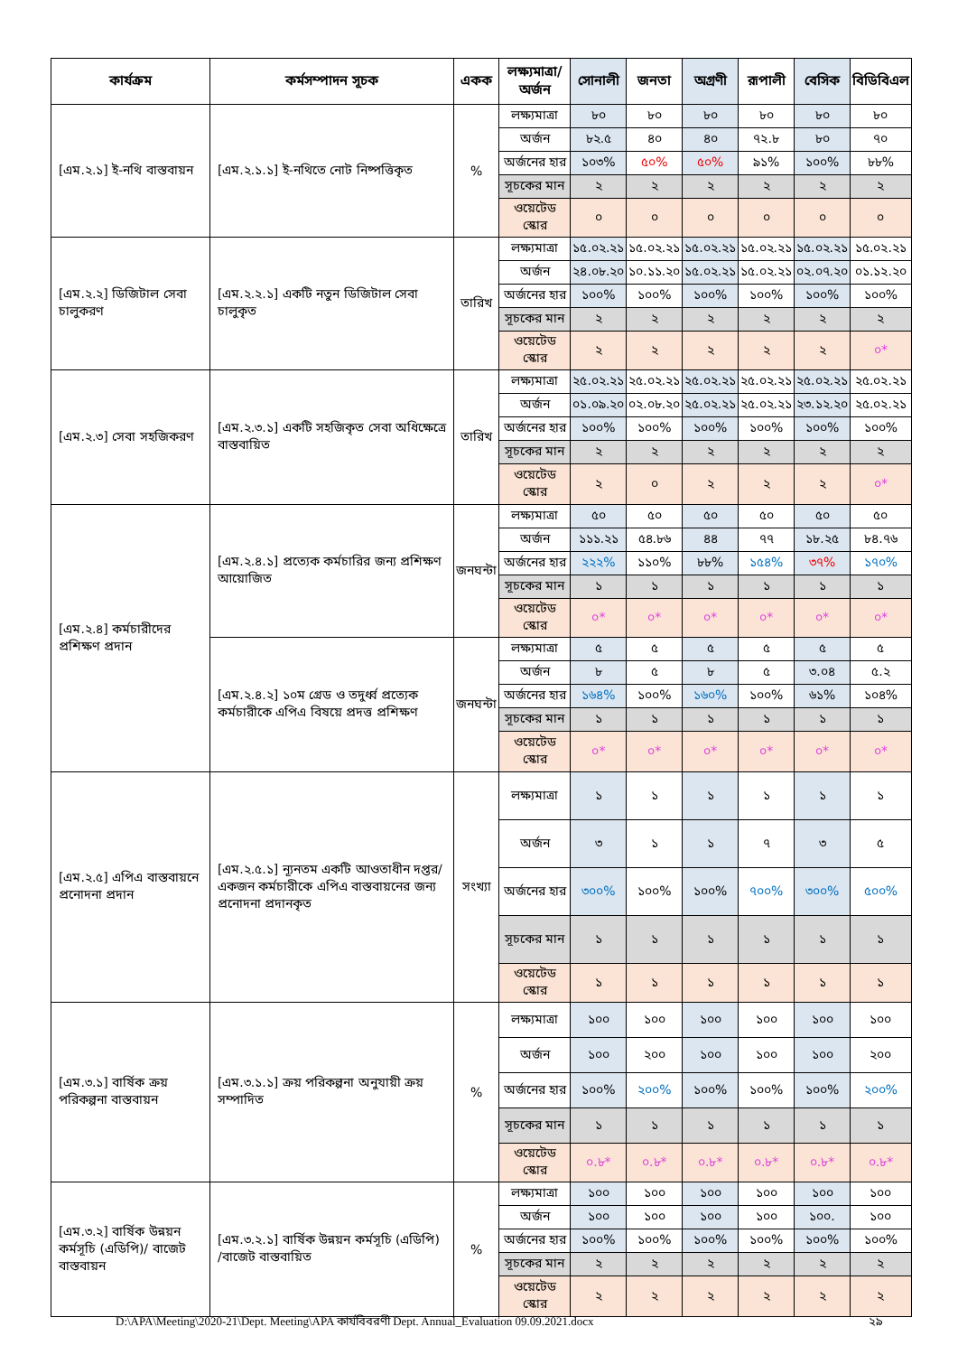| কার্যক্রম | কর্মসম্পাদন সূচক | একক | লক্ষ্যমাত্রা/ অর্জন | সোনালী | জনতা | অগ্রণী | রূপালী | বেসিক | বিডিবিএল |
| --- | --- | --- | --- | --- | --- | --- | --- | --- | --- |
| [এম.২.১] ই-নথি বাস্তবায়ন | [এম.২.১.১] ই-নথিতে নোট নিষ্পত্তিকৃত | % | লক্ষ্যমাত্রা | ৮০ | ৮০ | ৮০ | ৮০ | ৮০ | ৮০ |
| | | | অর্জন | ৮২.৫ | ৪০ | ৪০ | ৭২.৮ | ৮০ | ৭০ |
| | | | অর্জনের হার | ১০৩% | ৫০% | ৫০% | ৯১% | ১০০% | ৮৮% |
| | | | সূচকের মান | ২ | ২ | ২ | ২ | ২ | ২ |
| | | | ওয়েটেড স্কোর | ০ | ০ | ০ | ০ | ০ | ০ |
| [এম.২.২] ডিজিটাল সেবা চালুকরণ | [এম.২.২.১] একটি নতুন ডিজিটাল সেবা চালুকৃত | তারিখ | লক্ষ্যমাত্রা | ১৫.০২.২১ | ১৫.০২.২১ | ১৫.০২.২১ | ১৫.০২.২১ | ১৫.০২.২১ | ১৫.০২.২১ |
| | | | অর্জন | ২৪.০৮.২০ | ১০.১১.২০ | ১৫.০২.২১ | ১৫.০২.২১ | ০২.০৭.২০ | ০১.১২.২০ |
| | | | অর্জনের হার | ১০০% | ১০০% | ১০০% | ১০০% | ১০০% | ১০০% |
| | | | সূচকের মান | ২ | ২ | ২ | ২ | ২ | ২ |
| | | | ওয়েটেড স্কোর | ২ | ২ | ২ | ২ | ২ | ০* |
| [এম.২.৩] সেবা সহজিকরণ | [এম.২.৩.১] একটি সহজিকৃত সেবা অধিক্ষেত্রে বাস্তবায়িত | তারিখ | লক্ষ্যমাত্রা | ২৫.০২.২১ | ২৫.০২.২১ | ২৫.০২.২১ | ২৫.০২.২১ | ২৫.০২.২১ | ২৫.০২.২১ |
| | | | অর্জন | ০১.০৯.২০ | ০২.০৮.২০ | ২৫.০২.২১ | ২৫.০২.২১ | ২৩.১২.২০ | ২৫.০২.২১ |
| | | | অর্জনের হার | ১০০% | ১০০% | ১০০% | ১০০% | ১০০% | ১০০% |
| | | | সূচকের মান | ২ | ২ | ২ | ২ | ২ | ২ |
| | | | ওয়েটেড স্কোর | ২ | ০ | ২ | ২ | ২ | ০* |
| [এম.২.৪] কর্মচারীদের প্রশিক্ষণ প্রদান | [এম.২.৪.১] প্রত্যেক কর্মচারির জন্য প্রশিক্ষণ আয়োজিত | জনঘন্টা | লক্ষ্যমাত্রা | ৫০ | ৫০ | ৫০ | ৫০ | ৫০ | ৫০ |
| | | | অর্জন | ১১১.২১ | ৫৪.৮৬ | ৪৪ | ৭৭ | ১৮.২৫ | ৮৪.৭৬ |
| | | | অর্জনের হার | ২২২% | ১১০% | ৮৮% | ১৫৪% | ৩৭% | ১৭০% |
| | | | সূচকের মান | ১ | ১ | ১ | ১ | ১ | ১ |
| | | | ওয়েটেড স্কোর | ০* | ০* | ০* | ০* | ০* | ০* |
| | [এম.২.৪.২] ১০ম গ্রেড ও তদুর্ধ্ব প্রত্যেক কর্মচারীকে এপিএ বিষয়ে প্রদত্ত প্রশিক্ষণ | জনঘন্টা | লক্ষ্যমাত্রা | ৫ | ৫ | ৫ | ৫ | ৫ | ৫ |
| | | | অর্জন | ৮ | ৫ | ৮ | ৫ | ৩.০৪ | ৫.২ |
| | | | অর্জনের হার | ১৬৪% | ১০০% | ১৬০% | ১০০% | ৬১% | ১০৪% |
| | | | সূচকের মান | ১ | ১ | ১ | ১ | ১ | ১ |
| | | | ওয়েটেড স্কোর | ০* | ০* | ০* | ০* | ০* | ০* |
| [এম.২.৫] এপিএ বাস্তবায়নে প্রনোদনা প্রদান | [এম.২.৫.১] ন্যূনতম একটি আওতাধীন দপ্তর/ একজন কর্মচারীকে এপিএ বাস্তবায়নের জন্য প্রনোদনা প্রদানকৃত | সংখ্যা | লক্ষ্যমাত্রা | ১ | ১ | ১ | ১ | ১ | ১ |
| | | | অর্জন | ৩ | ১ | ১ | ৭ | ৩ | ৫ |
| | | | অর্জনের হার | ৩০০% | ১০০% | ১০০% | ৭০০% | ৩০০% | ৫০০% |
| | | | সূচকের মান | ১ | ১ | ১ | ১ | ১ | ১ |
| | | | ওয়েটেড স্কোর | ১ | ১ | ১ | ১ | ১ | ১ |
| [এম.৩.১] বার্ষিক ক্রয় পরিকল্পনা বাস্তবায়ন | [এম.৩.১.১] ক্রয় পরিকল্পনা অনুযায়ী ক্রয় সম্পাদিত | % | লক্ষ্যমাত্রা | ১০০ | ১০০ | ১০০ | ১০০ | ১০০ | ১০০ |
| | | | অর্জন | ১০০ | ২০০ | ১০০ | ১০০ | ১০০ | ২০০ |
| | | | অর্জনের হার | ১০০% | ২০০% | ১০০% | ১০০% | ১০০% | ২০০% |
| | | | সূচকের মান | ১ | ১ | ১ | ১ | ১ | ১ |
| | | | ওয়েটেড স্কোর | ০.৮* | ০.৮* | ০.৮* | ০.৮* | ০.৮* | ০.৮* |
| [এম.৩.২] বার্ষিক উন্নয়ন কর্মসূচি (এডিপি)/ বাজেট বাস্তবায়ন | [এম.৩.২.১] বার্ষিক উন্নয়ন কর্মসূচি (এডিপি) /বাজেট বাস্তবায়িত | % | লক্ষ্যমাত্রা | ১০০ | ১০০ | ১০০ | ১০০ | ১০০ | ১০০ |
| | | | অর্জন | ১০০ | ১০০ | ১০০ | ১০০ | ১০০. | ১০০ |
| | | | অর্জনের হার | ১০০% | ১০০% | ১০০% | ১০০% | ১০০% | ১০০% |
| | | | সূচকের মান | ২ | ২ | ২ | ২ | ২ | ২ |
| | | | ওয়েটেড স্কোর | ২ | ২ | ২ | ২ | ২ | ২ |
D:\APA\Meeting\2020-21\Dept. Meeting\APA কার্যবিবরণী Dept. Annual_Evaluation 09.09.2021.docx ২৯